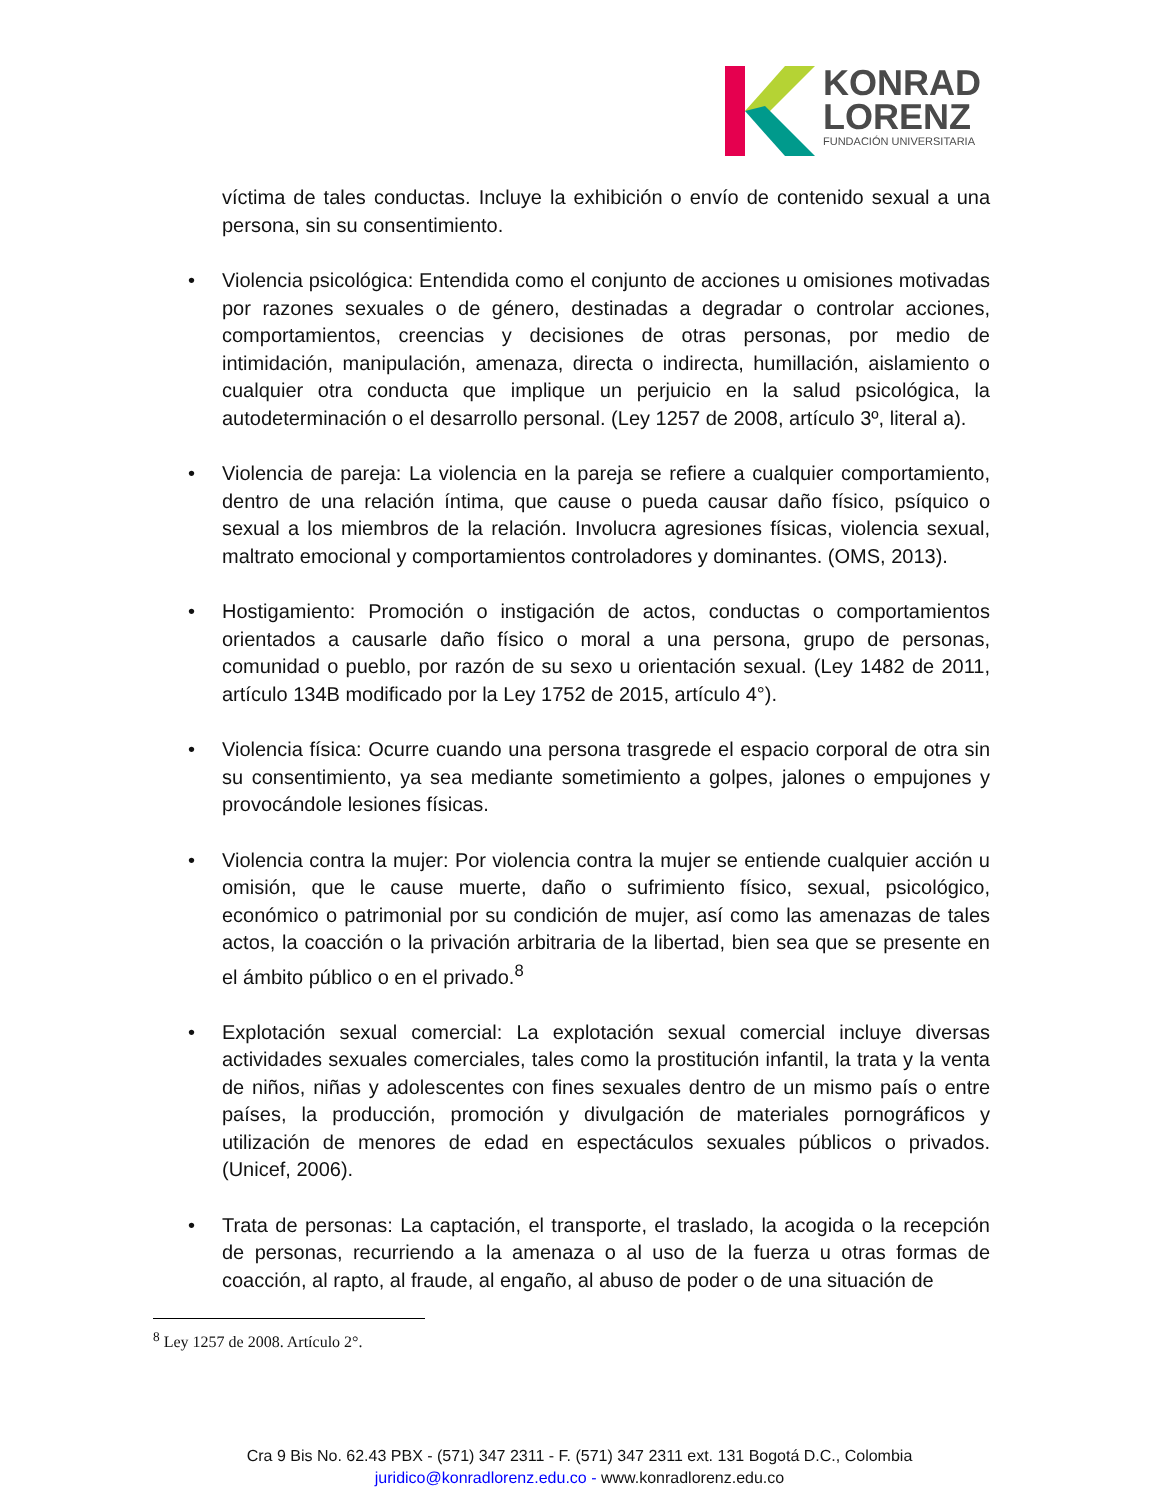KONRAD
LORENZ
FUNDACIÓN UNIVERSITARIA
víctima de tales conductas. Incluye la exhibición o envío de contenido sexual a una persona, sin su consentimiento.
• Violencia psicológica: Entendida como el conjunto de acciones u omisiones motivadas por razones sexuales o de género, destinadas a degradar o controlar acciones, comportamientos, creencias y decisiones de otras personas, por medio de intimidación, manipulación, amenaza, directa o indirecta, humillación, aislamiento o cualquier otra conducta que implique un perjuicio en la salud psicológica, la autodeterminación o el desarrollo personal. (Ley 1257 de 2008, artículo 3º, literal a).
• Violencia de pareja: La violencia en la pareja se refiere a cualquier comportamiento, dentro de una relación íntima, que cause o pueda causar daño físico, psíquico o sexual a los miembros de la relación. Involucra agresiones físicas, violencia sexual, maltrato emocional y comportamientos controladores y dominantes. (OMS, 2013).
• Hostigamiento: Promoción o instigación de actos, conductas o comportamientos orientados a causarle daño físico o moral a una persona, grupo de personas, comunidad o pueblo, por razón de su sexo u orientación sexual. (Ley 1482 de 2011, artículo 134B modificado por la Ley 1752 de 2015, artículo 4°).
• Violencia física: Ocurre cuando una persona trasgrede el espacio corporal de otra sin su consentimiento, ya sea mediante sometimiento a golpes, jalones o empujones y provocándole lesiones físicas.
• Violencia contra la mujer: Por violencia contra la mujer se entiende cualquier acción u omisión, que le cause muerte, daño o sufrimiento físico, sexual, psicológico, económico o patrimonial por su condición de mujer, así como las amenazas de tales actos, la coacción o la privación arbitraria de la libertad, bien sea que se presente en el ámbito público o en el privado.<sup>8</sup>
• Explotación sexual comercial: La explotación sexual comercial incluye diversas actividades sexuales comerciales, tales como la prostitución infantil, la trata y la venta de niños, niñas y adolescentes con fines sexuales dentro de un mismo país o entre países, la producción, promoción y divulgación de materiales pornográficos y utilización de menores de edad en espectáculos sexuales públicos o privados. (Unicef, 2006).
• Trata de personas: La captación, el transporte, el traslado, la acogida o la recepción de personas, recurriendo a la amenaza o al uso de la fuerza u otras formas de coacción, al rapto, al fraude, al engaño, al abuso de poder o de una situación de
<sup>8</sup> Ley 1257 de 2008. Artículo 2°.
Cra 9 Bis No. 62.43 PBX - (571) 347 2311 - F. (571) 347 2311 ext. 131 Bogotá D.C., Colombia
juridico@konradlorenz.edu.co - www.konradlorenz.edu.co